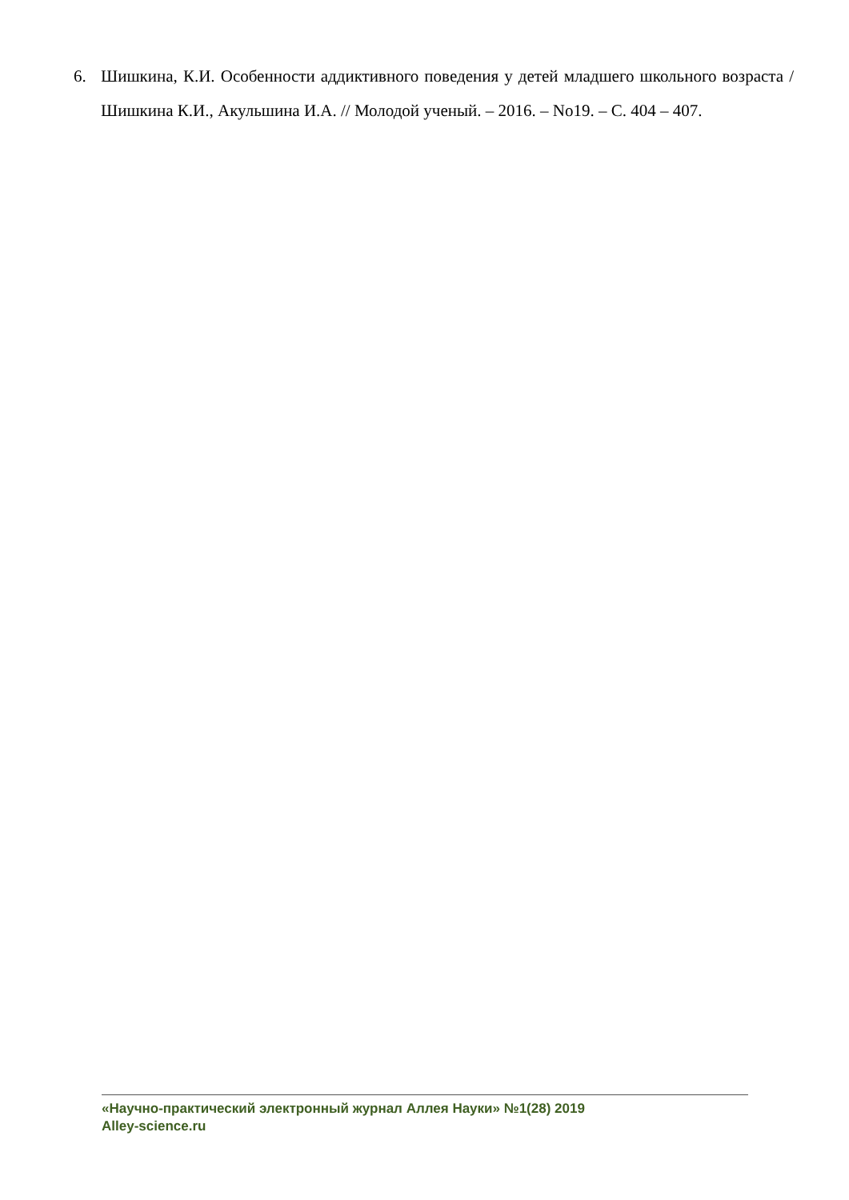6. Шишкина, К.И. Особенности аддиктивного поведения у детей младшего школьного возраста / Шишкина К.И., Акульшина И.А. // Молодой ученый. – 2016. – No19. – С. 404 – 407.
«Научно-практический электронный журнал Аллея Науки» №1(28) 2019
Alley-science.ru